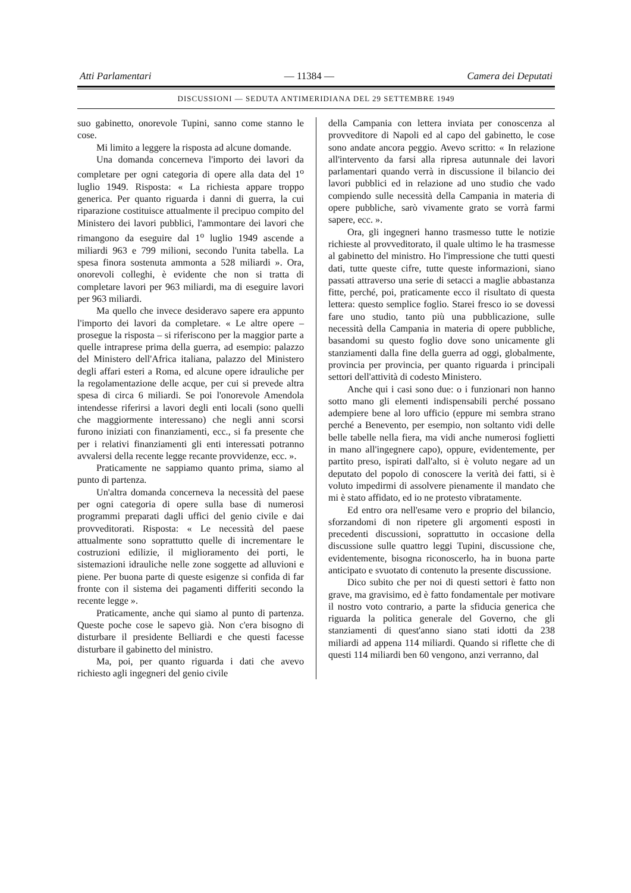Atti Parlamentari — 11384 — Camera dei Deputati
DISCUSSIONI — SEDUTA ANTIMERIDIANA DEL 29 SETTEMBRE 1949
suo gabinetto, onorevole Tupini, sanno come stanno le cose.
Mi limito a leggere la risposta ad alcune domande.
Una domanda concerneva l'importo dei lavori da completare per ogni categoria di opere alla data del 1<sup>o</sup> luglio 1949. Risposta: « La richiesta appare troppo generica. Per quanto riguarda i danni di guerra, la cui riparazione costituisce attualmente il precipuo compito del Ministero dei lavori pubblici, l'ammontare dei lavori che rimangono da eseguire dal 1<sup>o</sup> luglio 1949 ascende a miliardi 963 e 799 milioni, secondo l'unita tabella. La spesa finora sostenuta ammonta a 528 miliardi ». Ora, onorevoli colleghi, è evidente che non si tratta di completare lavori per 963 miliardi, ma di eseguire lavori per 963 miliardi.
Ma quello che invece desideravo sapere era appunto l'importo dei lavori da completare. « Le altre opere – prosegue la risposta – si riferiscono per la maggior parte a quelle intraprese prima della guerra, ad esempio: palazzo del Ministero dell'Africa italiana, palazzo del Ministero degli affari esteri a Roma, ed alcune opere idrauliche per la regolamentazione delle acque, per cui si prevede altra spesa di circa 6 miliardi. Se poi l'onorevole Amendola intendesse riferirsi a lavori degli enti locali (sono quelli che maggiormente interessano) che negli anni scorsi furono iniziati con finanziamenti, ecc., si fa presente che per i relativi finanziamenti gli enti interessati potranno avvalersi della recente legge recante provvidenze, ecc. ».
Praticamente ne sappiamo quanto prima, siamo al punto di partenza.
Un'altra domanda concerneva la necessità del paese per ogni categoria di opere sulla base di numerosi programmi preparati dagli uffici del genio civile e dai provveditorati. Risposta: « Le necessità del paese attualmente sono soprattutto quelle di incrementare le costruzioni edilizie, il miglioramento dei porti, le sistemazioni idrauliche nelle zone soggette ad alluvioni e piene. Per buona parte di queste esigenze si confida di far fronte con il sistema dei pagamenti differiti secondo la recente legge ».
Praticamente, anche qui siamo al punto di partenza. Queste poche cose le sapevo già. Non c'era bisogno di disturbare il presidente Belliardi e che questi facesse disturbare il gabinetto del ministro.
Ma, poi, per quanto riguarda i dati che avevo richiesto agli ingegneri del genio civile
della Campania con lettera inviata per conoscenza al provveditore di Napoli ed al capo del gabinetto, le cose sono andate ancora peggio. Avevo scritto: « In relazione all'intervento da farsi alla ripresa autunnale dei lavori parlamentari quando verrà in discussione il bilancio dei lavori pubblici ed in relazione ad uno studio che vado compiendo sulle necessità della Campania in materia di opere pubbliche, sarò vivamente grato se vorrà farmi sapere, ecc. ».
Ora, gli ingegneri hanno trasmesso tutte le notizie richieste al provveditorato, il quale ultimo le ha trasmesse al gabinetto del ministro. Ho l'impressione che tutti questi dati, tutte queste cifre, tutte queste informazioni, siano passati attraverso una serie di setacci a maglie abbastanza fitte, perché, poi, praticamente ecco il risultato di questa lettera: questo semplice foglio. Starei fresco io se dovessi fare uno studio, tanto più una pubblicazione, sulle necessità della Campania in materia di opere pubbliche, basandomi su questo foglio dove sono unicamente gli stanziamenti dalla fine della guerra ad oggi, globalmente, provincia per provincia, per quanto riguarda i principali settori dell'attività di codesto Ministero.
Anche qui i casi sono due: o i funzionari non hanno sotto mano gli elementi indispensabili perché possano adempiere bene al loro ufficio (eppure mi sembra strano perché a Benevento, per esempio, non soltanto vidi delle belle tabelle nella fiera, ma vidi anche numerosi foglietti in mano all'ingegnere capo), oppure, evidentemente, per partito preso, ispirati dall'alto, si è voluto negare ad un deputato del popolo di conoscere la verità dei fatti, si è voluto impedirmi di assolvere pienamente il mandato che mi è stato affidato, ed io ne protesto vibratamente.
Ed entro ora nell'esame vero e proprio del bilancio, sforzandomi di non ripetere gli argomenti esposti in precedenti discussioni, soprattutto in occasione della discussione sulle quattro leggi Tupini, discussione che, evidentemente, bisogna riconoscerlo, ha in buona parte anticipato e svuotato di contenuto la presente discussione.
Dico subito che per noi di questi settori è fatto non grave, ma gravisimo, ed è fatto fondamentale per motivare il nostro voto contrario, a parte la sfiducia generica che riguarda la politica generale del Governo, che gli stanziamenti di quest'anno siano stati idotti da 238 miliardi ad appena 114 miliardi. Quando si riflette che di questi 114 miliardi ben 60 vengono, anzi verranno, dal